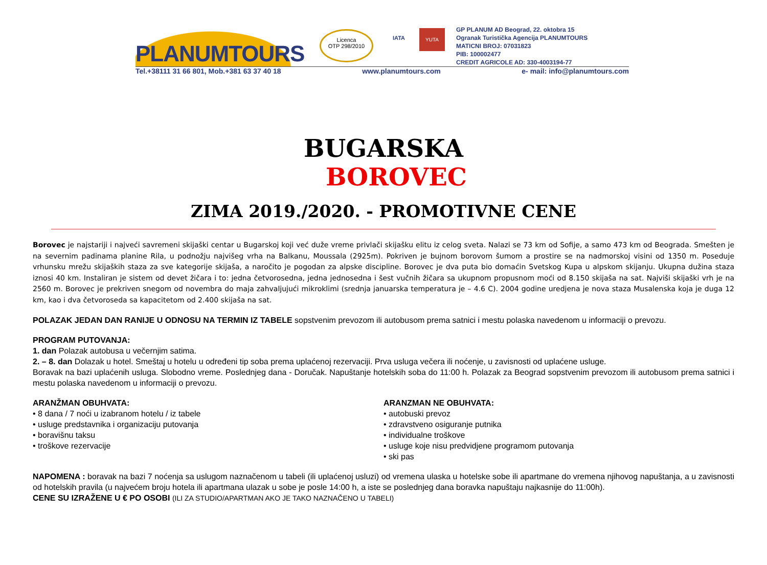PLANUMTOURS
Licenca
OTP 298/2010
IATA
YUTA
GP PLANUM AD Beograd, 22. oktobra 15
Ogranak Turistička Agencija PLANUMTOURS
MATICNI BROJ: 07031823
PIB: 100002477
CREDIT AGRICOLE AD: 330-4003194-77
Tel.+38111 31 66 801, Mob.+381 63 37 40 18 www.planumtours.com e- mail: info@planumtours.com
BUGARSKA
BOROVEC
ZIMA 2019./2020. - PROMOTIVNE CENE
Borovec je najstariji i najveći savremeni skijaški centar u Bugarskoj koji već duže vreme privlači skijašku elitu iz celog sveta. Nalazi se 73 km od Sofije, a samo 473 km od Beograda. Smešten je na severnim padinama planine Rila, u podnožju najvišeg vrha na Balkanu, Moussala (2925m). Pokriven je bujnom borovom šumom a prostire se na nadmorskoj visini od 1350 m. Poseduje vrhunsku mrežu skijaških staza za sve kategorije skijaša, a naročito je pogodan za alpske discipline. Borovec je dva puta bio domaćin Svetskog Kupa u alpskom skijanju. Ukupna dužina staza iznosi 40 km. Instaliran je sistem od devet žičara i to: jedna četvorosedna, jedna jednosedna i šest vučnih žičara sa ukupnom propusnom moći od 8.150 skijaša na sat. Najviši skijaški vrh je na 2560 m. Borovec je prekriven snegom od novembra do maja zahvaljujući mikroklimi (srednja januarska temperatura je – 4.6 C). 2004 godine uredjena je nova staza Musalenska koja je duga 12 km, kao i dva četvoroseda sa kapacitetom od 2.400 skijaša na sat.
POLAZAK JEDAN DAN RANIJE U ODNOSU NA TERMIN IZ TABELE sopstvenim prevozom ili autobusom prema satnici i mestu polaska navedenom u informaciji o prevozu.
PROGRAM PUTOVANJA:
1. dan Polazak autobusa u večernjim satima.
2. – 8. dan Dolazak u hotel. Smeštaj u hotelu u određeni tip soba prema uplaćenoj rezervaciji. Prva usluga večera ili noćenje, u zavisnosti od uplaćene usluge.
Boravak na bazi uplaćenih usluga. Slobodno vreme. Poslednjeg dana - Doručak. Napuštanje hotelskih soba do 11:00 h. Polazak za Beograd sopstvenim prevozom ili autobusom prema satnici i mestu polaska navedenom u informaciji o prevozu.
ARANŽMAN OBUHVATA:
• 8 dana / 7 noći u izabranom hotelu / iz tabele
• usluge predstavnika i organizaciju putovanja
• boravišnu taksu
• troškove rezervacije
ARANZMAN NE OBUHVATA:
• autobuski prevoz
• zdravstveno osiguranje putnika
• individualne troškove
• usluge koje nisu predvidjene programom putovanja
• ski pas
NAPOMENA : boravak na bazi 7 noćenja sa uslugom naznačenom u tabeli (ili uplaćenoj usluzi) od vremena ulaska u hotelske sobe ili apartmane do vremena njihovog napuštanja, a u zavisnosti od hotelskih pravila (u najvećem broju hotela ili apartmana ulazak u sobe je posle 14:00 h, a iste se poslednjeg dana boravka napuštaju najkasnije do 11:00h).
CENE SU IZRAŽENE U € PO OSOBI (ILI ZA STUDIO/APARTMAN AKO JE TAKO NAZNAČENO U TABELI)